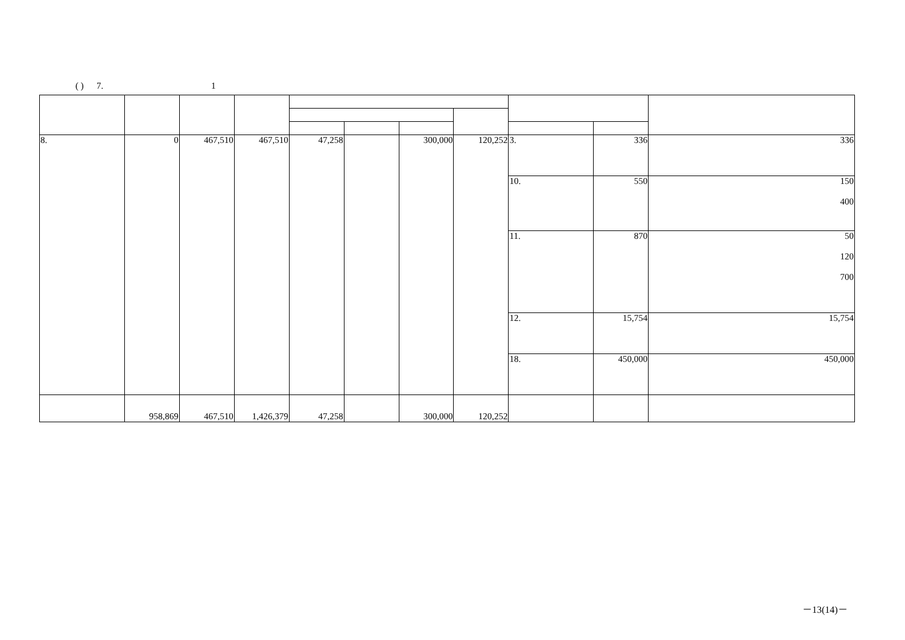( ) 7. 1
| 8. | 0 | 467,510 | 467,510 | 47,258 | | 300,000 | 120,252 | 3. | 336 | 336 |
| | | | | | | | | 10. | 550 | 150 400 |
| | | | | | | | | 11. | 870 | 50 120 700 |
| | | | | | | | | 12. | 15,754 | 15,754 |
| | | | | | | | | 18. | 450,000 | 450,000 |
| | 958,869 | 467,510 | 1,426,379 | 47,258 | | 300,000 | 120,252 | | | |
－13(14)－